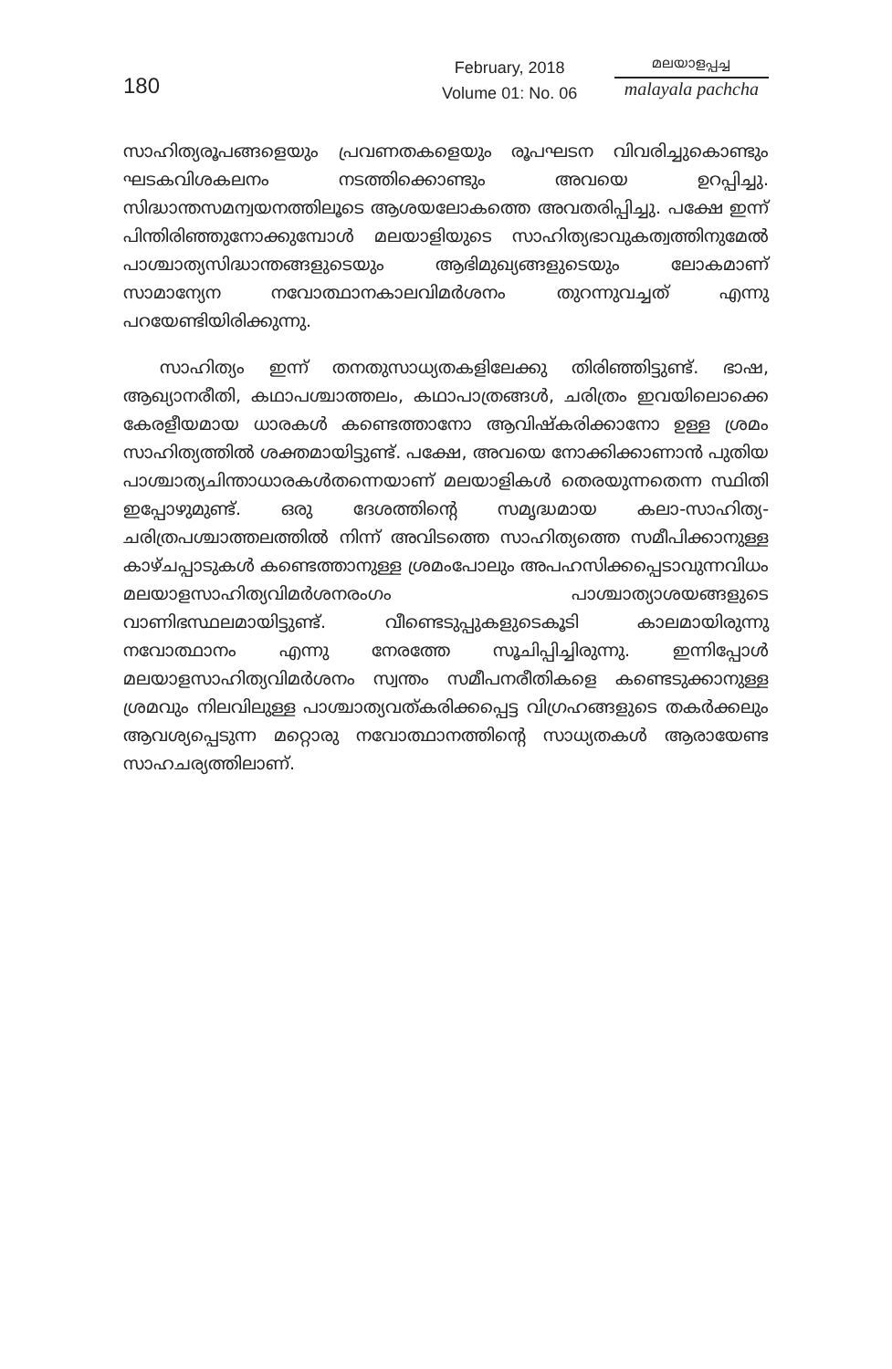180
February, 2018
Volume 01: No. 06
മലയാളപ്പച്ച
malayala pachcha
സാഹിത്യരൂപങ്ങളെയും പ്രവണതകളെയും രൂപഘടന വിവരിച്ചുകൊണ്ടും ഘടകവിശകലനം നടത്തിക്കൊണ്ടും അവയെ ഉറപ്പിച്ചു. സിദ്ധാന്തസമന്വയനത്തിലൂടെ ആശയലോകത്തെ അവതരിപ്പിച്ചു. പക്ഷേ ഇന്ന് പിന്തിരിഞ്ഞുനോക്കുമ്പോൾ മലയാളിയുടെ സാഹിത്യഭാവുകത്വത്തിനുമേൽ പാശ്ചാത്യസിദ്ധാന്തങ്ങളുടെയും ആഭിമുഖ്യങ്ങളുടെയും ലോകമാണ് സാമാന്യേന നവോത്ഥാനകാലവിമർശനം തുറന്നുവച്ചത് എന്നു പറയേണ്ടിയിരിക്കുന്നു.
സാഹിത്യം ഇന്ന് തനതുസാധ്യതകളിലേക്കു തിരിഞ്ഞിട്ടുണ്ട്. ഭാഷ, ആഖ്യാനരീതി, കഥാപശ്ചാത്തലം, കഥാപാത്രങ്ങൾ, ചരിത്രം ഇവയിലൊക്കെ കേരളീയമായ ധാരകൾ കണ്ടെത്താനോ ആവിഷ്കരിക്കാനോ ഉള്ള ശ്രമം സാഹിത്യത്തിൽ ശക്തമായിട്ടുണ്ട്. പക്ഷേ, അവയെ നോക്കിക്കാണാൻ പുതിയ പാശ്ചാത്യചിന്താധാരകൾതന്നെയാണ് മലയാളികൾ തെരയുന്നതെന്ന സ്ഥിതി ഇപ്പോഴുമുണ്ട്. ഒരു ദേശത്തിന്റെ സമൃദ്ധമായ കലാ-സാഹിത്യ-ചരിത്രപശ്ചാത്തലത്തിൽ നിന്ന് അവിടത്തെ സാഹിത്യത്തെ സമീപിക്കാനുള്ള കാഴ്ചപ്പാടുകൾ കണ്ടെത്താനുള്ള ശ്രമംപോലും അപഹസിക്കപ്പെടാവുന്നവിധം മലയാളസാഹിത്യവിമർശനരംഗം പാശ്ചാത്യാശയങ്ങളുടെ വാണിഭസ്ഥലമായിട്ടുണ്ട്. വീണ്ടെടുപ്പുകളുടെകൂടി കാലമായിരുന്നു നവോത്ഥാനം എന്നു നേരത്തേ സൂചിപ്പിച്ചിരുന്നു. ഇന്നിപ്പോൾ മലയാളസാഹിത്യവിമർശനം സ്വന്തം സമീപനരീതികളെ കണ്ടെടുക്കാനുള്ള ശ്രമവും നിലവിലുള്ള പാശ്ചാത്യവത്കരിക്കപ്പെട്ട വിഗ്രഹങ്ങളുടെ തകർക്കലും ആവശ്യപ്പെടുന്ന മറ്റൊരു നവോത്ഥാനത്തിന്റെ സാധ്യതകൾ ആരായേണ്ട സാഹചര്യത്തിലാണ്.